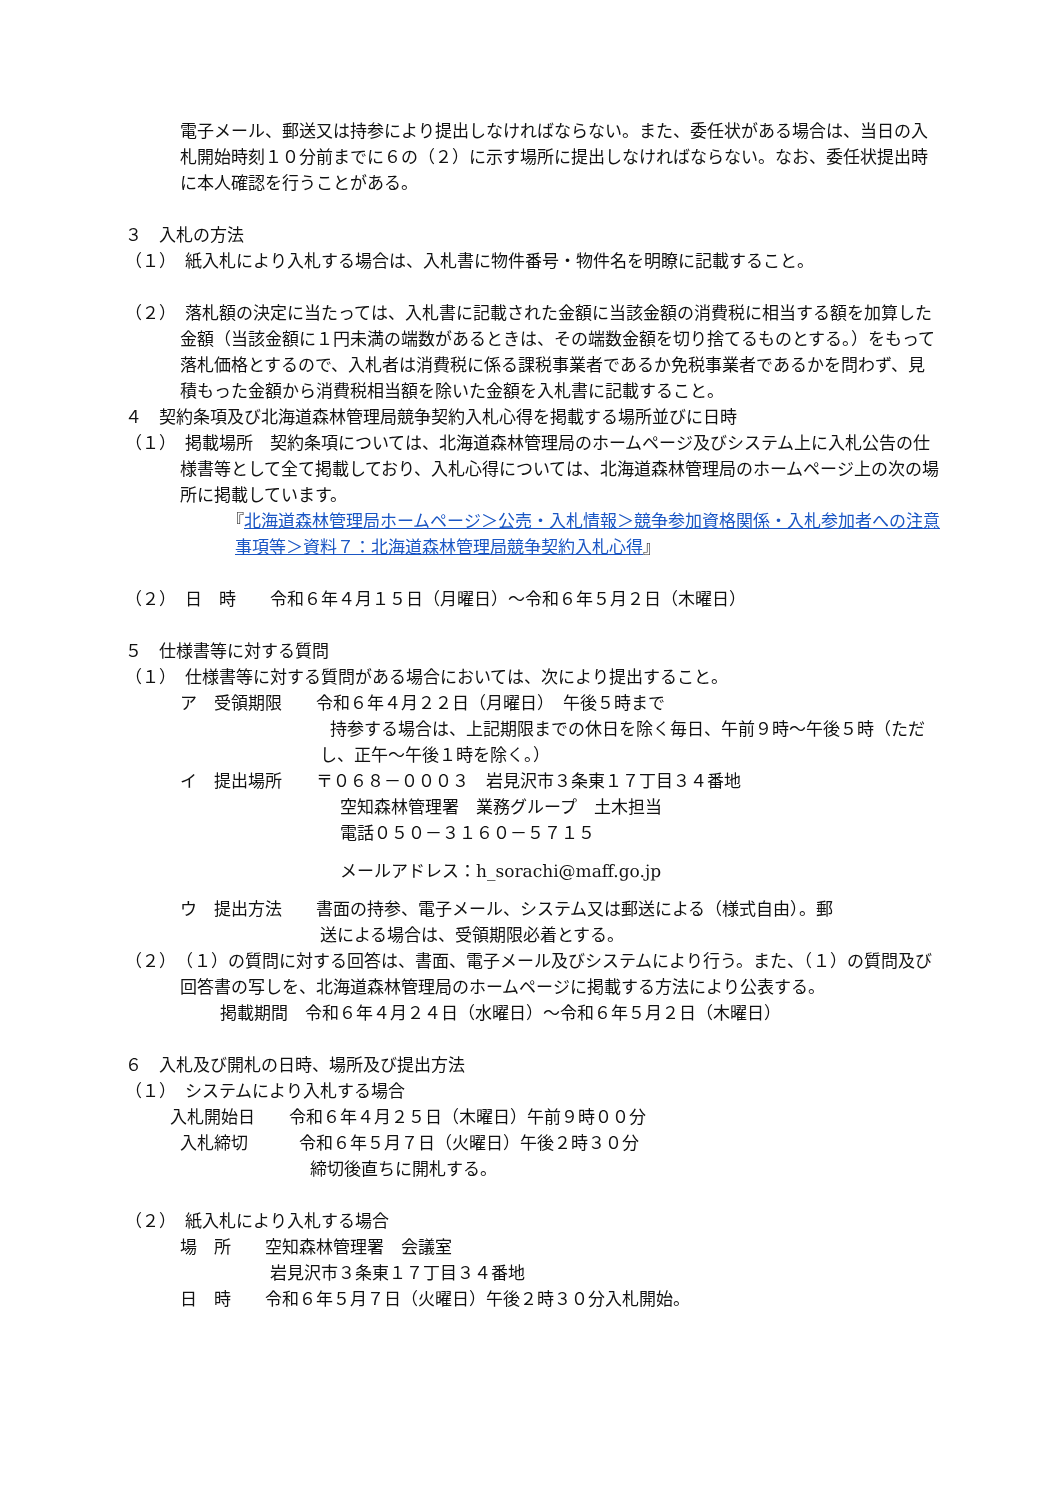電子メール、郵送又は持参により提出しなければならない。また、委任状がある場合は、当日の入札開始時刻１０分前までに６の（２）に示す場所に提出しなければならない。なお、委任状提出時に本人確認を行うことがある。
３　入札の方法
（１）　紙入札により入札する場合は、入札書に物件番号・物件名を明瞭に記載すること。
（２）　落札額の決定に当たっては、入札書に記載された金額に当該金額の消費税に相当する額を加算した金額（当該金額に１円未満の端数があるときは、その端数金額を切り捨てるものとする。）をもって落札価格とするので、入札者は消費税に係る課税事業者であるか免税事業者であるかを問わず、見積もった金額から消費税相当額を除いた金額を入札書に記載すること。
４　契約条項及び北海道森林管理局競争契約入札心得を掲載する場所並びに日時
（１）　掲載場所　契約条項については、北海道森林管理局のホームページ及びシステム上に入札公告の仕様書等として全て掲載しており、入札心得については、北海道森林管理局のホームページ上の次の場所に掲載しています。
『北海道森林管理局ホームページ＞公売・入札情報＞競争参加資格関係・入札参加者への注意事項等＞資料７：北海道森林管理局競争契約入札心得』
（２）　日　時　　令和６年４月１５日（月曜日）～令和６年５月２日（木曜日）
５　仕様書等に対する質問
（１）　仕様書等に対する質問がある場合においては、次により提出すること。
ア　受領期限　　令和６年４月２２日（月曜日）　午後５時まで
持参する場合は、上記期限までの休日を除く毎日、午前９時～午後５時（ただし、正午～午後１時を除く。）
イ　提出場所　　〒０６８－０００３　岩見沢市３条東１７丁目３４番地
空知森林管理署　業務グループ　土木担当
電話０５０－３１６０－５７１５
メールアドレス：h_sorachi@maff.go.jp
ウ　提出方法　　書面の持参、電子メール、システム又は郵送による（様式自由）。郵
送による場合は、受領期限必着とする。
（２）　（１）の質問に対する回答は、書面、電子メール及びシステムにより行う。また、（１）の質問及び回答書の写しを、北海道森林管理局のホームページに掲載する方法により公表する。
掲載期間　令和６年４月２４日（水曜日）～令和６年５月２日（木曜日）
６　入札及び開札の日時、場所及び提出方法
（１）　システムにより入札する場合
入札開始日　　令和６年４月２５日（木曜日）午前９時００分
入札締切　　　令和６年５月７日（火曜日）午後２時３０分
締切後直ちに開札する。
（２）　紙入札により入札する場合
場　所　　空知森林管理署　会議室
岩見沢市３条東１７丁目３４番地
日　時　　令和６年５月７日（火曜日）午後２時３０分入札開始。